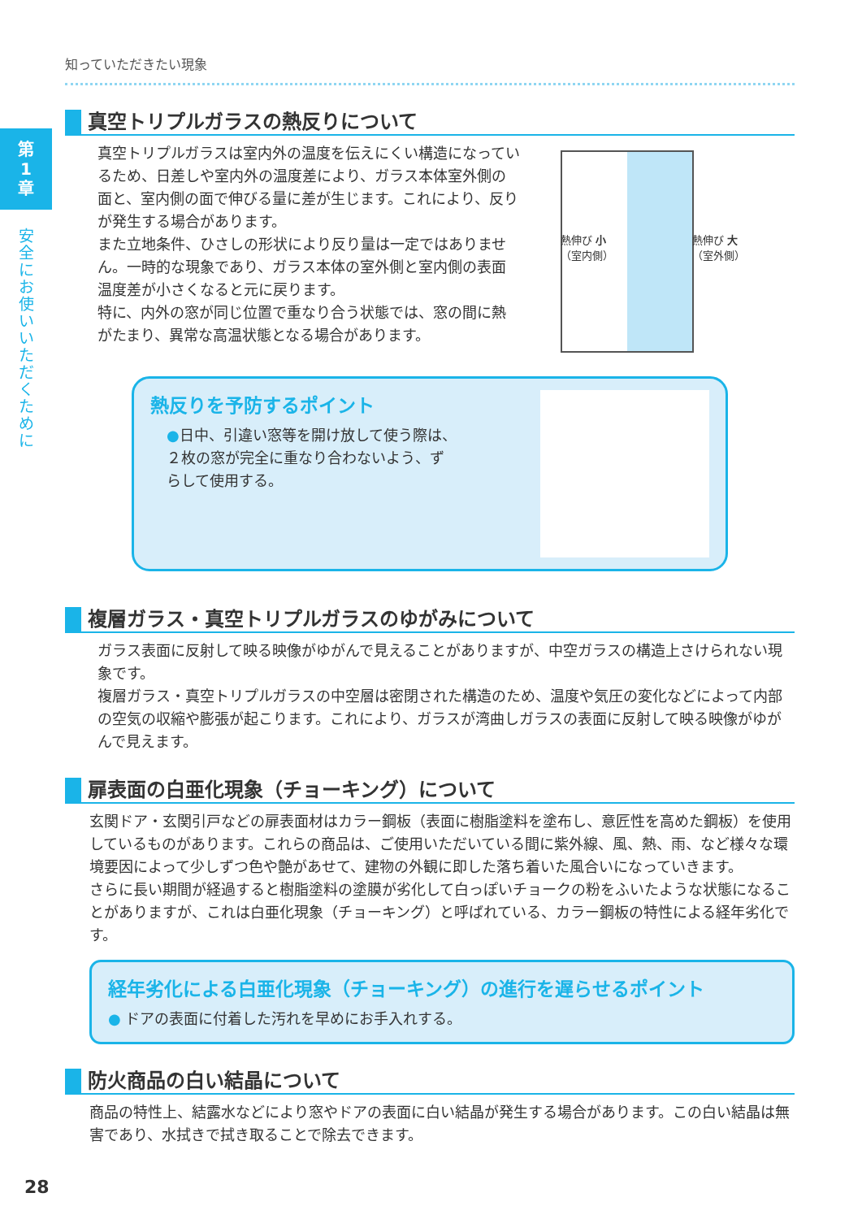第
1
章
安全にお使いいただくために
知っていただきたい現象
真空トリプルガラスの熱反りについて
真空トリプルガラスは室内外の温度を伝えにくい構造になっているため、日差しや室内外の温度差により、ガラス本体室外側の面と、室内側の面で伸びる量に差が生じます。これにより、反りが発生する場合があります。
また立地条件、ひさしの形状により反り量は一定ではありません。一時的な現象であり、ガラス本体の室外側と室内側の表面温度差が小さくなると元に戻ります。
特に、内外の窓が同じ位置で重なり合う状態では、窓の間に熱がたまり、異常な高温状態となる場合があります。
熱伸び 小
（室内側）
熱伸び 大
（室外側）
熱反りを予防するポイント
●日中、引違い窓等を開け放して使う際は、
２枚の窓が完全に重なり合わないよう、ず
らして使用する。
複層ガラス・真空トリプルガラスのゆがみについて
ガラス表面に反射して映る映像がゆがんで見えることがありますが、中空ガラスの構造上さけられない現象です。
複層ガラス・真空トリプルガラスの中空層は密閉された構造のため、温度や気圧の変化などによって内部の空気の収縮や膨張が起こります。これにより、ガラスが湾曲しガラスの表面に反射して映る映像がゆがんで見えます。
扉表面の白亜化現象（チョーキング）について
玄関ドア・玄関引戸などの扉表面材はカラー鋼板（表面に樹脂塗料を塗布し、意匠性を高めた鋼板）を使用しているものがあります。これらの商品は、ご使用いただいている間に紫外線、風、熱、雨、など様々な環境要因によって少しずつ色や艶があせて、建物の外観に即した落ち着いた風合いになっていきます。
さらに長い期間が経過すると樹脂塗料の塗膜が劣化して白っぽいチョークの粉をふいたような状態になることがありますが、これは白亜化現象（チョーキング）と呼ばれている、カラー鋼板の特性による経年劣化です。
経年劣化による白亜化現象（チョーキング）の進行を遅らせるポイント
● ドアの表面に付着した汚れを早めにお手入れする。
防火商品の白い結晶について
商品の特性上、結露水などにより窓やドアの表面に白い結晶が発生する場合があります。この白い結晶は無害であり、水拭きで拭き取ることで除去できます。
28